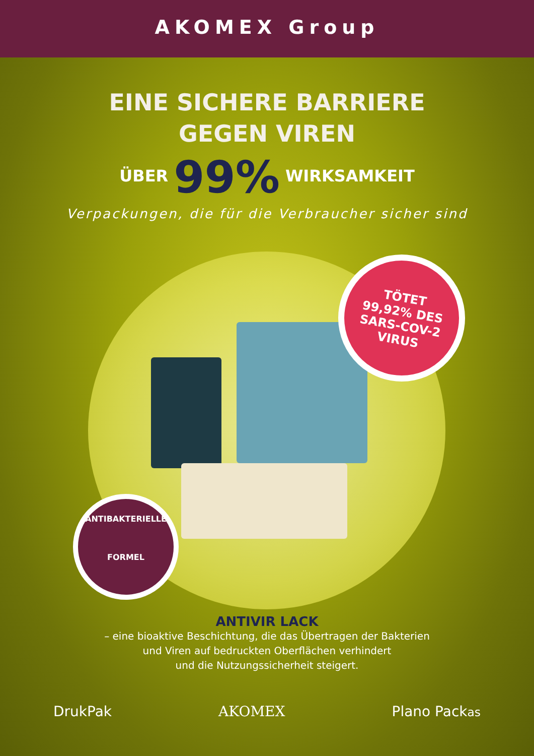AKOMEX Group
EINE SICHERE BARRIERE
GEGEN VIREN
ÜBER 99% WIRKSAMKEIT
Verpackungen, die für die Verbraucher sicher sind
TÖTET
99,92% DES
SARS-COV-2
VIRUS
ANTIBAKTERIELLE
FORMEL
ANTIVIR LACK
– eine bioaktive Beschichtung, die das Übertragen der Bakterien
und Viren auf bedruckten Oberflächen verhindert
und die Nutzungssicherheit steigert.
DrukPak AKOMEX Plano Packas